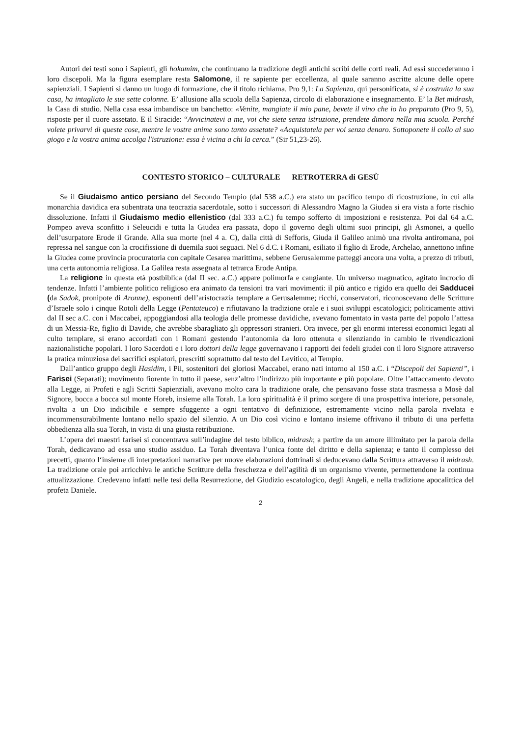Autori dei testi sono i Sapienti, gli hokamim, che continuano la tradizione degli antichi scribi delle corti reali. Ad essi succederanno i loro discepoli. Ma la figura esemplare resta Salomone, il re sapiente per eccellenza, al quale saranno ascritte alcune delle opere sapienziali. I Sapienti si danno un luogo di formazione, che il titolo richiama. Pro 9,1: La Sapienza, qui personificata, si è costruita la sua casa, ha intagliato le sue sette colonne. E’ allusione alla scuola della Sapienza, circolo di elaborazione e insegnamento. E’ la Bet midrash, la Casa di studio. Nella casa essa imbandisce un banchetto: «Venite, mangiate il mio pane, bevete il vino che io ho preparato (Pro 9, 5), risposte per il cuore assetato. E il Siracide: “Avvicinatevi a me, voi che siete senza istruzione, prendete dimora nella mia scuola. Perché volete privarvi di queste cose, mentre le vostre anime sono tanto assetate? «Acquistatela per voi senza denaro. Sottoponete il collo al suo giogo e la vostra anima accolga l'istruzione: essa è vicina a chi la cerca.” (Sir 51,23-26).
CONTESTO STORICO – CULTURALE RETROTERRA di GESÙ
Se il Giudaismo antico persiano del Secondo Tempio (dal 538 a.C.) era stato un pacifico tempo di ricostruzione, in cui alla monarchia davidica era subentrata una teocrazia sacerdotale, sotto i successori di Alessandro Magno la Giudea si era vista a forte rischio dissoluzione. Infatti il Giudaismo medio ellenistico (dal 333 a.C.) fu tempo sofferto di imposizioni e resistenza. Poi dal 64 a.C. Pompeo aveva sconfitto i Seleucidi e tutta la Giudea era passata, dopo il governo degli ultimi suoi principi, gli Asmonei, a quello dell’usurpatore Erode il Grande. Alla sua morte (nel 4 a. C), dalla città di Sefforis, Giuda il Galileo animò una rivolta antiromana, poi repressa nel sangue con la crocifissione di duemila suoi seguaci. Nel 6 d.C. i Romani, esiliato il figlio di Erode, Archelao, annettono infine la Giudea come provincia procuratoria con capitale Cesarea marittima, sebbene Gerusalemme patteggi ancora una volta, a prezzo di tributi, una certa autonomia religiosa. La Galilea resta assegnata al tetrarca Erode Antipa.
La religione in questa età postbiblica (dal II sec. a.C.) appare polimorfa e cangiante. Un universo magmatico, agitato incrocio di tendenze. Infatti l’ambiente politico religioso era animato da tensioni tra vari movimenti: il più antico e rigido era quello dei Sadducei (da Sadok, pronipote di Aronne), esponenti dell’aristocrazia templare a Gerusalemme; ricchi, conservatori, riconoscevano delle Scritture d’Israele solo i cinque Rotoli della Legge (Pentateuco) e rifiutavano la tradizione orale e i suoi sviluppi escatologici; politicamente attivi dal II sec a.C. con i Maccabei, appoggiandosi alla teologia delle promesse davidiche, avevano fomentato in vasta parte del popolo l’attesa di un Messia-Re, figlio di Davide, che avrebbe sbaragliato gli oppressori stranieri. Ora invece, per gli enormi interessi economici legati al culto templare, si erano accordati con i Romani gestendo l’autonomia da loro ottenuta e silenziando in cambio le rivendicazioni nazionalistiche popolari. I loro Sacerdoti e i loro dottori della legge governavano i rapporti dei fedeli giudei con il loro Signore attraverso la pratica minuziosa dei sacrifici espiatori, prescritti soprattutto dal testo del Levitico, al Tempio.
Dall’antico gruppo degli Hasidim, i Pii, sostenitori dei gloriosi Maccabei, erano nati intorno al 150 a.C. i “Discepoli dei Sapienti”, i Farisei (Separati); movimento fiorente in tutto il paese, senz’altro l’indirizzo più importante e più popolare. Oltre l’attaccamento devoto alla Legge, ai Profeti e agli Scritti Sapienziali, avevano molto cara la tradizione orale, che pensavano fosse stata trasmessa a Mosè dal Signore, bocca a bocca sul monte Horeb, insieme alla Torah. La loro spiritualità è il primo sorgere di una prospettiva interiore, personale, rivolta a un Dio indicibile e sempre sfuggente a ogni tentativo di definizione, estremamente vicino nella parola rivelata e incommensurabilmente lontano nello spazio del silenzio. A un Dio così vicino e lontano insieme offrivano il tributo di una perfetta obbedienza alla sua Torah, in vista di una giusta retribuzione.
L’opera dei maestri farisei si concentrava sull’indagine del testo biblico, midrash; a partire da un amore illimitato per la parola della Torah, dedicavano ad essa uno studio assiduo. La Torah diventava l’unica fonte del diritto e della sapienza; e tanto il complesso dei precetti, quanto l‘insieme di interpretazioni narrative per nuove elaborazioni dottrinali si deducevano dalla Scrittura attraverso il midrash. La tradizione orale poi arricchiva le antiche Scritture della freschezza e dell’agilità di un organismo vivente, permettendone la continua attualizzazione. Credevano infatti nelle tesi della Resurrezione, del Giudizio escatologico, degli Angeli, e nella tradizione apocalittica del profeta Daniele.
2